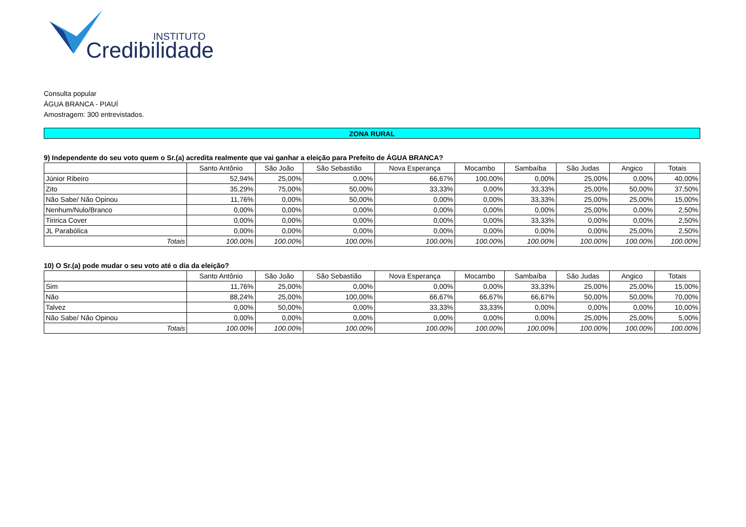INSTITUTO
Credibilidade
Consulta popular
ÁGUA BRANCA - PIAUÍ
Amostragem: 300 entrevistados.
ZONA RURAL
9) Independente do seu voto quem o Sr.(a) acredita realmente que vai ganhar a eleição para Prefeito de ÁGUA BRANCA?
| | Santo Antônio | São João | São Sebastião | Nova Esperança | Mocambo | Sambaíba | São Judas | Angico | Totais |
| --- | --- | --- | --- | --- | --- | --- | --- | --- | --- |
| Júnior Ribeiro | 52,94% | 25,00% | 0,00% | 66,67% | 100,00% | 0,00% | 25,00% | 0,00% | 40,00% |
| Zito | 35,29% | 75,00% | 50,00% | 33,33% | 0,00% | 33,33% | 25,00% | 50,00% | 37,50% |
| Não Sabe/ Não Opinou | 11,76% | 0,00% | 50,00% | 0,00% | 0,00% | 33,33% | 25,00% | 25,00% | 15,00% |
| Nenhum/Nulo/Branco | 0,00% | 0,00% | 0,00% | 0,00% | 0,00% | 0,00% | 25,00% | 0,00% | 2,50% |
| Tiririca Cover | 0,00% | 0,00% | 0,00% | 0,00% | 0,00% | 33,33% | 0,00% | 0,00% | 2,50% |
| JL Parabólica | 0,00% | 0,00% | 0,00% | 0,00% | 0,00% | 0,00% | 0,00% | 25,00% | 2,50% |
| Totais | 100.00% | 100.00% | 100.00% | 100.00% | 100.00% | 100.00% | 100.00% | 100.00% | 100.00% |
10) O Sr.(a) pode mudar o seu voto até o dia da eleição?
| | Santo Antônio | São João | São Sebastião | Nova Esperança | Mocambo | Sambaíba | São Judas | Angico | Totais |
| --- | --- | --- | --- | --- | --- | --- | --- | --- | --- |
| Sim | 11,76% | 25,00% | 0,00% | 0,00% | 0,00% | 33,33% | 25,00% | 25,00% | 15,00% |
| Não | 88,24% | 25,00% | 100,00% | 66,67% | 66,67% | 66,67% | 50,00% | 50,00% | 70,00% |
| Talvez | 0,00% | 50,00% | 0,00% | 33,33% | 33,33% | 0,00% | 0,00% | 0,00% | 10,00% |
| Não Sabe/ Não Opinou | 0,00% | 0,00% | 0,00% | 0,00% | 0,00% | 0,00% | 25,00% | 25,00% | 5,00% |
| Totais | 100.00% | 100.00% | 100.00% | 100.00% | 100.00% | 100.00% | 100.00% | 100.00% | 100.00% |